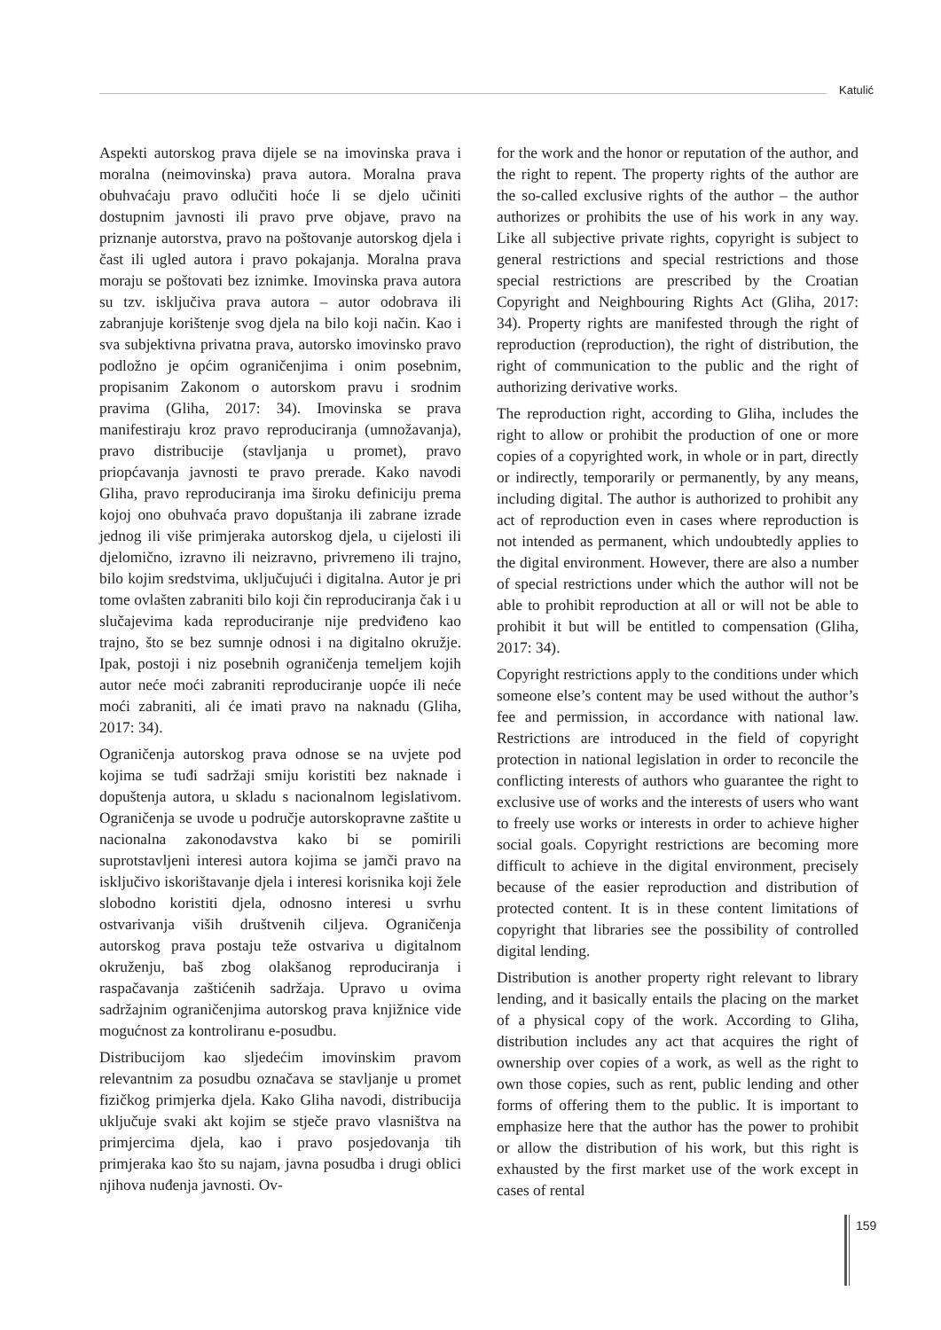Katulić
Aspekti autorskog prava dijele se na imovinska prava i moralna (neimovinska) prava autora. Moralna prava obuhvaćaju pravo odlučiti hoće li se djelo učiniti dostupnim javnosti ili pravo prve objave, pravo na priznanje autorstva, pravo na poštovanje autorskog djela i čast ili ugled autora i pravo pokajanja. Moralna prava moraju se poštovati bez iznimke. Imovinska prava autora su tzv. isključiva prava autora – autor odobrava ili zabranjuje korištenje svog djela na bilo koji način. Kao i sva subjektivna privatna prava, autorsko imovinsko pravo podložno je općim ograničenjima i onim posebnim, propisanim Zakonom o autorskom pravu i srodnim pravima (Gliha, 2017: 34). Imovinska se prava manifestiraju kroz pravo reproduciranja (umnožavanja), pravo distribucije (stavljanja u promet), pravo priopćavanja javnosti te pravo prerade. Kako navodi Gliha, pravo reproduciranja ima široku definiciju prema kojoj ono obuhvaća pravo dopuštanja ili zabrane izrade jednog ili više primjeraka autorskog djela, u cijelosti ili djelomično, izravno ili neizravno, privremeno ili trajno, bilo kojim sredstvima, uključujući i digitalna. Autor je pri tome ovlašten zabraniti bilo koji čin reproduciranja čak i u slučajevima kada reproduciranje nije predviđeno kao trajno, što se bez sumnje odnosi i na digitalno okružje. Ipak, postoji i niz posebnih ograničenja temeljem kojih autor neće moći zabraniti reproduciranje uopće ili neće moći zabraniti, ali će imati pravo na naknadu (Gliha, 2017: 34).
Ograničenja autorskog prava odnose se na uvjete pod kojima se tuđi sadržaji smiju koristiti bez naknade i dopuštenja autora, u skladu s nacionalnom legislativom. Ograničenja se uvode u područje autorskopravne zaštite u nacionalna zakonodavstva kako bi se pomirili suprotstavljeni interesi autora kojima se jamči pravo na isključivo iskorištavanje djela i interesi korisnika koji žele slobodno koristiti djela, odnosno interesi u svrhu ostvarivanja viših društvenih ciljeva. Ograničenja autorskog prava postaju teže ostvariva u digitalnom okruženju, baš zbog olakšanog reproduciranja i raspačavanja zaštićenih sadržaja. Upravo u ovima sadržajnim ograničenjima autorskog prava knjižnice vide mogućnost za kontroliranu e-posudbu.
Distribucijom kao sljedećim imovinskim pravom relevantnim za posudbu označava se stavljanje u promet fizičkog primjerka djela. Kako Gliha navodi, distribucija uključuje svaki akt kojim se stječe pravo vlasništva na primjercima djela, kao i pravo posjedovanja tih primjeraka kao što su najam, javna posudba i drugi oblici njihova nuđenja javnosti. Ov-
for the work and the honor or reputation of the author, and the right to repent. The property rights of the author are the so-called exclusive rights of the author – the author authorizes or prohibits the use of his work in any way. Like all subjective private rights, copyright is subject to general restrictions and special restrictions and those special restrictions are prescribed by the Croatian Copyright and Neighbouring Rights Act (Gliha, 2017: 34). Property rights are manifested through the right of reproduction (reproduction), the right of distribution, the right of communication to the public and the right of authorizing derivative works.
The reproduction right, according to Gliha, includes the right to allow or prohibit the production of one or more copies of a copyrighted work, in whole or in part, directly or indirectly, temporarily or permanently, by any means, including digital. The author is authorized to prohibit any act of reproduction even in cases where reproduction is not intended as permanent, which undoubtedly applies to the digital environment. However, there are also a number of special restrictions under which the author will not be able to prohibit reproduction at all or will not be able to prohibit it but will be entitled to compensation (Gliha, 2017: 34).
Copyright restrictions apply to the conditions under which someone else’s content may be used without the author’s fee and permission, in accordance with national law. Restrictions are introduced in the field of copyright protection in national legislation in order to reconcile the conflicting interests of authors who guarantee the right to exclusive use of works and the interests of users who want to freely use works or interests in order to achieve higher social goals. Copyright restrictions are becoming more difficult to achieve in the digital environment, precisely because of the easier reproduction and distribution of protected content. It is in these content limitations of copyright that libraries see the possibility of controlled digital lending.
Distribution is another property right relevant to library lending, and it basically entails the placing on the market of a physical copy of the work. According to Gliha, distribution includes any act that acquires the right of ownership over copies of a work, as well as the right to own those copies, such as rent, public lending and other forms of offering them to the public. It is important to emphasize here that the author has the power to prohibit or allow the distribution of his work, but this right is exhausted by the first market use of the work except in cases of rental
159